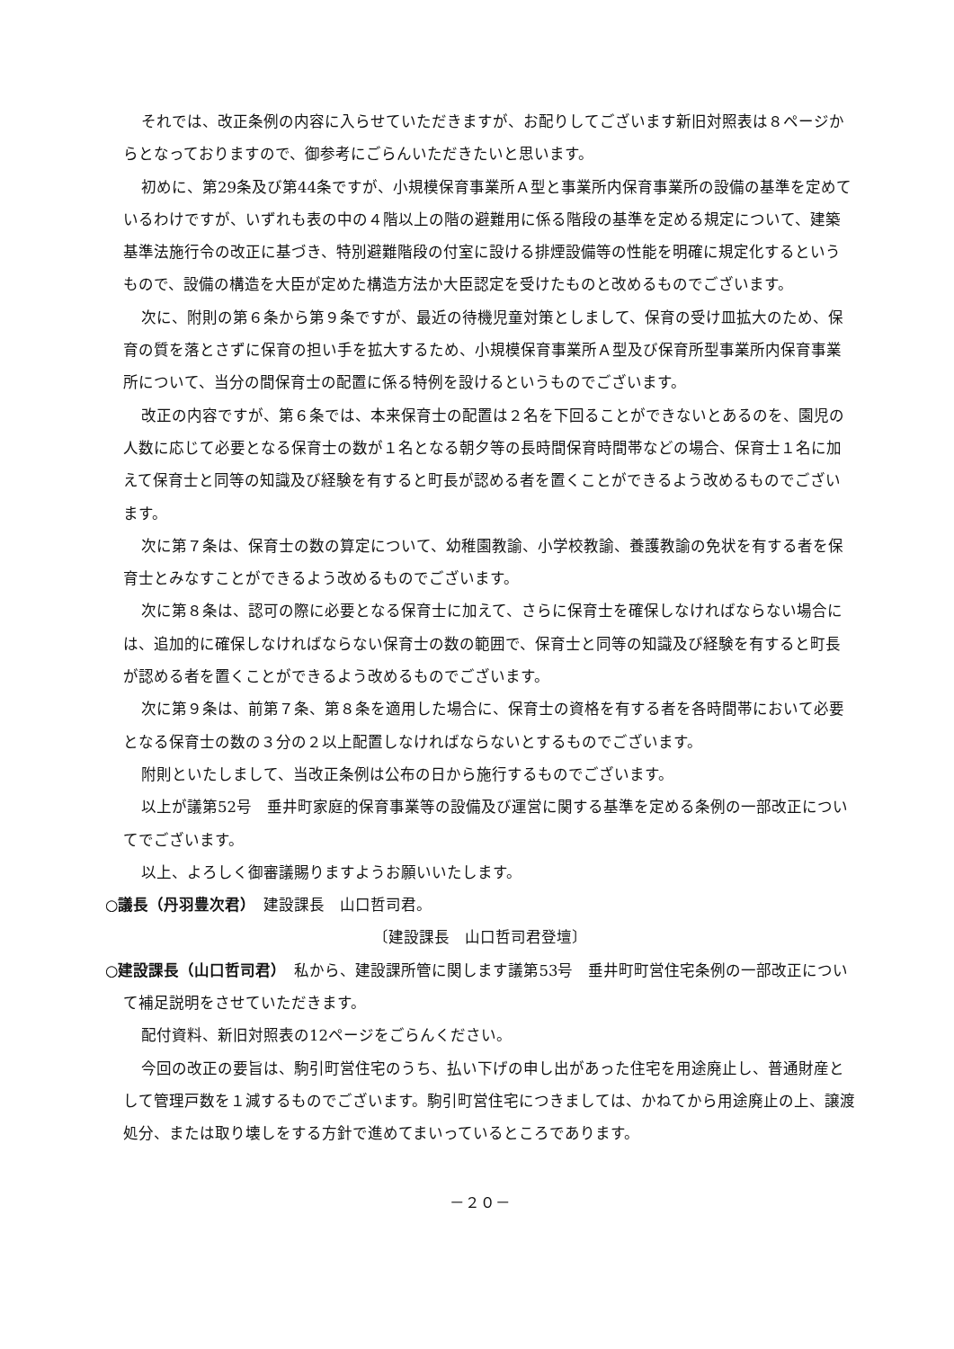それでは、改正条例の内容に入らせていただきますが、お配りしてございます新旧対照表は８ページからとなっておりますので、御参考にごらんいただきたいと思います。
初めに、第29条及び第44条ですが、小規模保育事業所Ａ型と事業所内保育事業所の設備の基準を定めているわけですが、いずれも表の中の４階以上の階の避難用に係る階段の基準を定める規定について、建築基準法施行令の改正に基づき、特別避難階段の付室に設ける排煙設備等の性能を明確に規定化するというもので、設備の構造を大臣が定めた構造方法か大臣認定を受けたものと改めるものでございます。
次に、附則の第６条から第９条ですが、最近の待機児童対策としまして、保育の受け皿拡大のため、保育の質を落とさずに保育の担い手を拡大するため、小規模保育事業所Ａ型及び保育所型事業所内保育事業所について、当分の間保育士の配置に係る特例を設けるというものでございます。
改正の内容ですが、第６条では、本来保育士の配置は２名を下回ることができないとあるのを、園児の人数に応じて必要となる保育士の数が１名となる朝夕等の長時間保育時間帯などの場合、保育士１名に加えて保育士と同等の知識及び経験を有すると町長が認める者を置くことができるよう改めるものでございます。
次に第７条は、保育士の数の算定について、幼稚園教諭、小学校教諭、養護教諭の免状を有する者を保育士とみなすことができるよう改めるものでございます。
次に第８条は、認可の際に必要となる保育士に加えて、さらに保育士を確保しなければならない場合には、追加的に確保しなければならない保育士の数の範囲で、保育士と同等の知識及び経験を有すると町長が認める者を置くことができるよう改めるものでございます。
次に第９条は、前第７条、第８条を適用した場合に、保育士の資格を有する者を各時間帯において必要となる保育士の数の３分の２以上配置しなければならないとするものでございます。
附則といたしまして、当改正条例は公布の日から施行するものでございます。
以上が議第52号　垂井町家庭的保育事業等の設備及び運営に関する基準を定める条例の一部改正についてでございます。
以上、よろしく御審議賜りますようお願いいたします。
○議長（丹羽豊次君）　建設課長　山口哲司君。
〔建設課長　山口哲司君登壇〕
○建設課長（山口哲司君）　私から、建設課所管に関します議第53号　垂井町町営住宅条例の一部改正について補足説明をさせていただきます。
配付資料、新旧対照表の12ページをごらんください。
今回の改正の要旨は、駒引町営住宅のうち、払い下げの申し出があった住宅を用途廃止し、普通財産として管理戸数を１減するものでございます。駒引町営住宅につきましては、かねてから用途廃止の上、譲渡処分、または取り壊しをする方針で進めてまいっているところであります。
－２０－